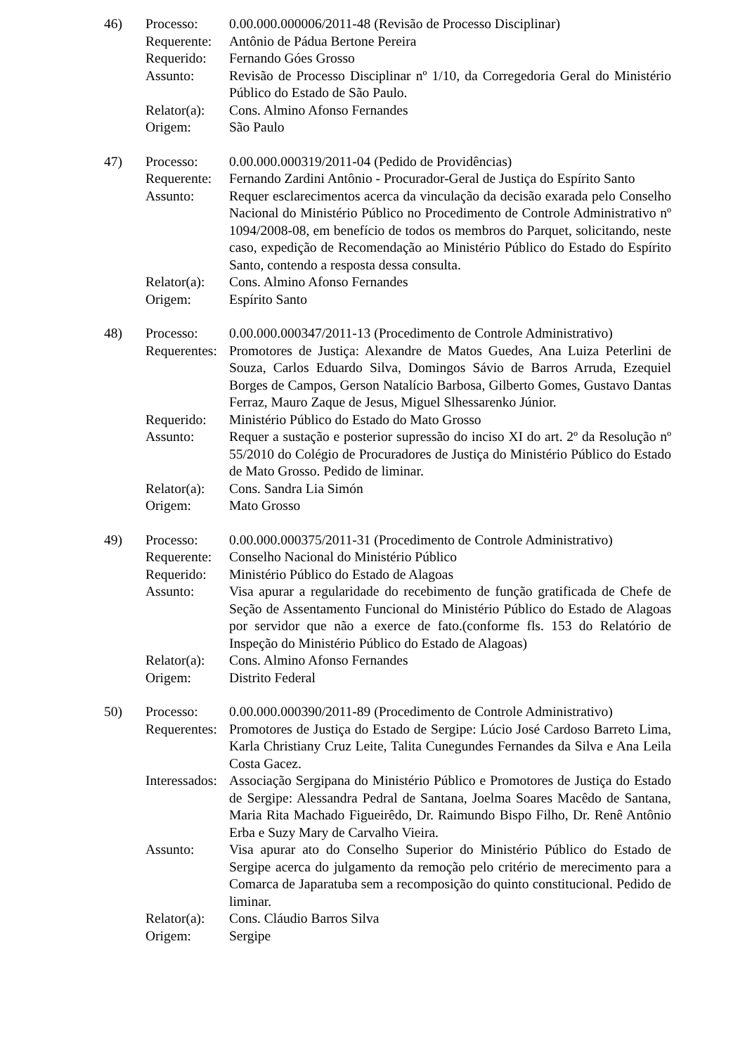| 46) | Processo: | 0.00.000.000006/2011-48 (Revisão de Processo Disciplinar) |
| | Requerente: | Antônio de Pádua Bertone Pereira |
| | Requerido: | Fernando Góes Grosso |
| | Assunto: | Revisão de Processo Disciplinar nº 1/10, da Corregedoria Geral do Ministério Público do Estado de São Paulo. |
| | Relator(a): | Cons. Almino Afonso Fernandes |
| | Origem: | São Paulo |
| 47) | Processo: | 0.00.000.000319/2011-04 (Pedido de Providências) |
| | Requerente: | Fernando Zardini Antônio - Procurador-Geral de Justiça do Espírito Santo |
| | Assunto: | Requer esclarecimentos acerca da vinculação da decisão exarada pelo Conselho Nacional do Ministério Público no Procedimento de Controle Administrativo nº 1094/2008-08, em benefício de todos os membros do Parquet, solicitando, neste caso, expedição de Recomendação ao Ministério Público do Estado do Espírito Santo, contendo a resposta dessa consulta. |
| | Relator(a): | Cons. Almino Afonso Fernandes |
| | Origem: | Espírito Santo |
| 48) | Processo: | 0.00.000.000347/2011-13 (Procedimento de Controle Administrativo) |
| | Requerentes: | Promotores de Justiça: Alexandre de Matos Guedes, Ana Luiza Peterlini de Souza, Carlos Eduardo Silva, Domingos Sávio de Barros Arruda, Ezequiel Borges de Campos, Gerson Natalício Barbosa, Gilberto Gomes, Gustavo Dantas Ferraz, Mauro Zaque de Jesus, Miguel Slhessarenko Júnior. |
| | Requerido: | Ministério Público do Estado do Mato Grosso |
| | Assunto: | Requer a sustação e posterior supressão do inciso XI do art. 2º da Resolução nº 55/2010 do Colégio de Procuradores de Justiça do Ministério Público do Estado de Mato Grosso. Pedido de liminar. |
| | Relator(a): | Cons. Sandra Lia Simón |
| | Origem: | Mato Grosso |
| 49) | Processo: | 0.00.000.000375/2011-31 (Procedimento de Controle Administrativo) |
| | Requerente: | Conselho Nacional do Ministério Público |
| | Requerido: | Ministério Público do Estado de Alagoas |
| | Assunto: | Visa apurar a regularidade do recebimento de função gratificada de Chefe de Seção de Assentamento Funcional do Ministério Público do Estado de Alagoas por servidor que não a exerce de fato.(conforme fls. 153 do Relatório de Inspeção do Ministério Público do Estado de Alagoas) |
| | Relator(a): | Cons. Almino Afonso Fernandes |
| | Origem: | Distrito Federal |
| 50) | Processo: | 0.00.000.000390/2011-89 (Procedimento de Controle Administrativo) |
| | Requerentes: | Promotores de Justiça do Estado de Sergipe: Lúcio José Cardoso Barreto Lima, Karla Christiany Cruz Leite, Talita Cunegundes Fernandes da Silva e Ana Leila Costa Gacez. |
| | Interessados: | Associação Sergipana do Ministério Público e Promotores de Justiça do Estado de Sergipe: Alessandra Pedral de Santana, Joelma Soares Macêdo de Santana, Maria Rita Machado Figueirêdo, Dr. Raimundo Bispo Filho, Dr. Renê Antônio Erba e Suzy Mary de Carvalho Vieira. |
| | Assunto: | Visa apurar ato do Conselho Superior do Ministério Público do Estado de Sergipe acerca do julgamento da remoção pelo critério de merecimento para a Comarca de Japaratuba sem a recomposição do quinto constitucional. Pedido de liminar. |
| | Relator(a): | Cons. Cláudio Barros Silva |
| | Origem: | Sergipe |